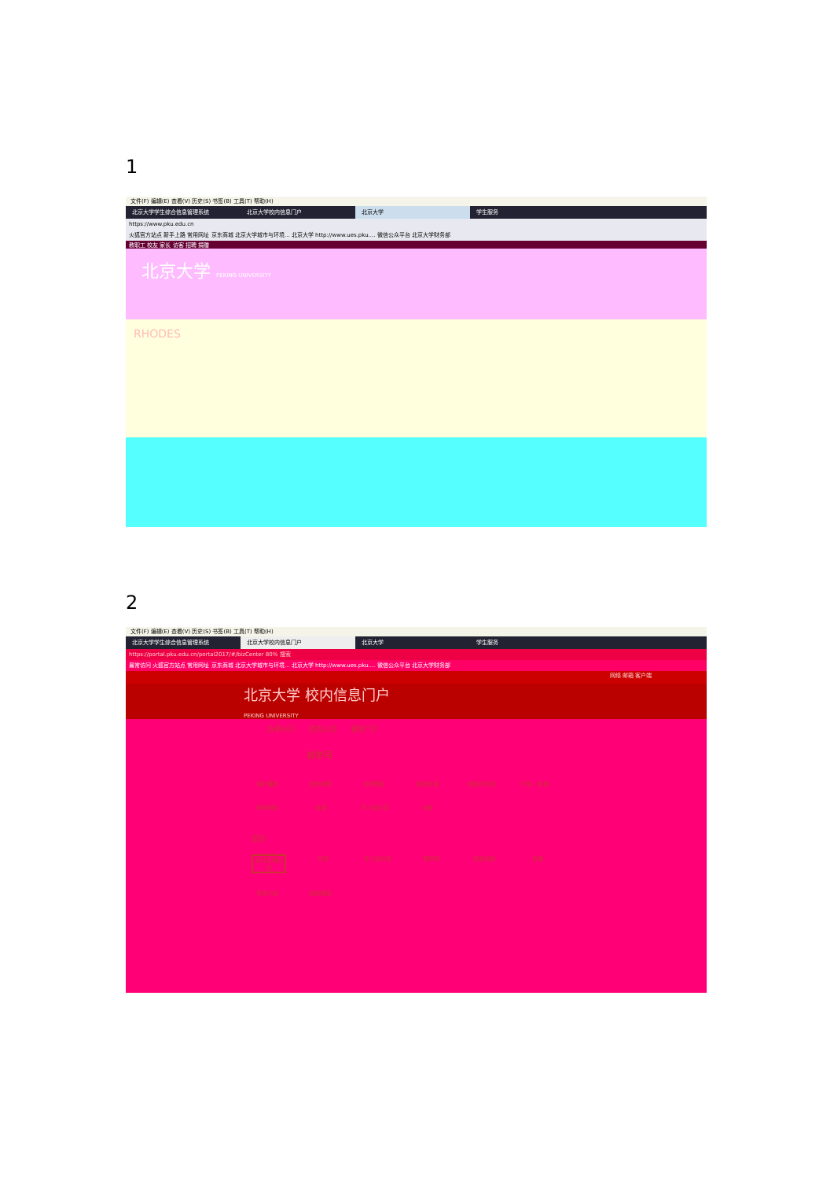1
文件(F) 编辑(E) 查看(V) 历史(S) 书签(B) 工具(T) 帮助(H)
北京大学学生综合信息管理系统 北京大学校内信息门户 北京大学 学生服务
https://www.pku.edu.cn
火狐官方站点 新手上路 常用网址 京东商城 北京大学城市与环境... 北京大学 http://www.ues.pku.... 微信公众平台 北京大学财务部
教职工 校友 家长 访客 招聘 捐赠
北京大学 PEKING UNIVERSITY
RHODES
2
文件(F) 编辑(E) 查看(V) 历史(S) 书签(B) 工具(T) 帮助(H)
北京大学学生综合信息管理系统 北京大学校内信息门户 北京大学 学生服务
https://portal.pku.edu.cn/portal2017/#/bizCenter 80% 搜索
最常访问 火狐官方站点 常用网址 京东商城 北京大学城市与环境... 北京大学 http://www.ues.pku.... 微信公众平台 北京大学财务部
网络 邮箱 客户端
北京大学 校内信息门户
PEKING UNIVERSITY
办事大厅 校内公告 我的门户
最常用
我的课表
我的成绩
空闲教室
网费充值
校园卡充值
学生一张表
我的网络
选课
学工部业务
全部
足迹
研究生院业务
财务
学工部业务
教学网
网费充值
选课
导师介绍
我的课表